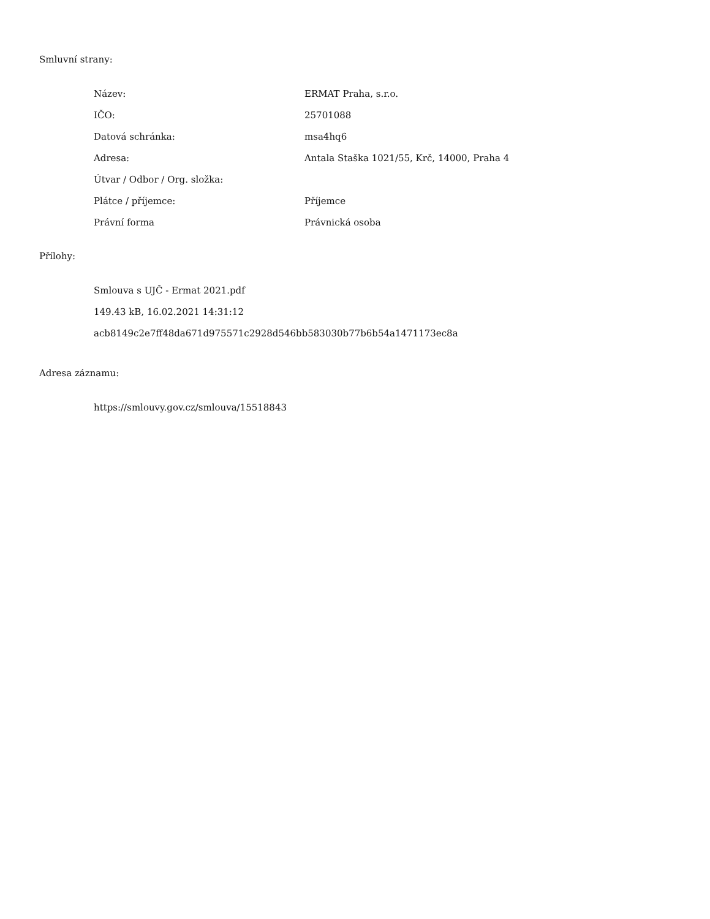Smluvní strany:
| Název: | ERMAT Praha, s.r.o. |
| IČO: | 25701088 |
| Datová schránka: | msa4hq6 |
| Adresa: | Antala Staška 1021/55, Krč, 14000, Praha 4 |
| Útvar / Odbor / Org. složka: | |
| Plátce / příjemce: | Příjemce |
| Právní forma | Právnická osoba |
Přílohy:
Smlouva s UJČ - Ermat 2021.pdf
149.43 kB, 16.02.2021 14:31:12
acb8149c2e7ff48da671d975571c2928d546bb583030b77b6b54a1471173ec8a
Adresa záznamu:
https://smlouvy.gov.cz/smlouva/15518843